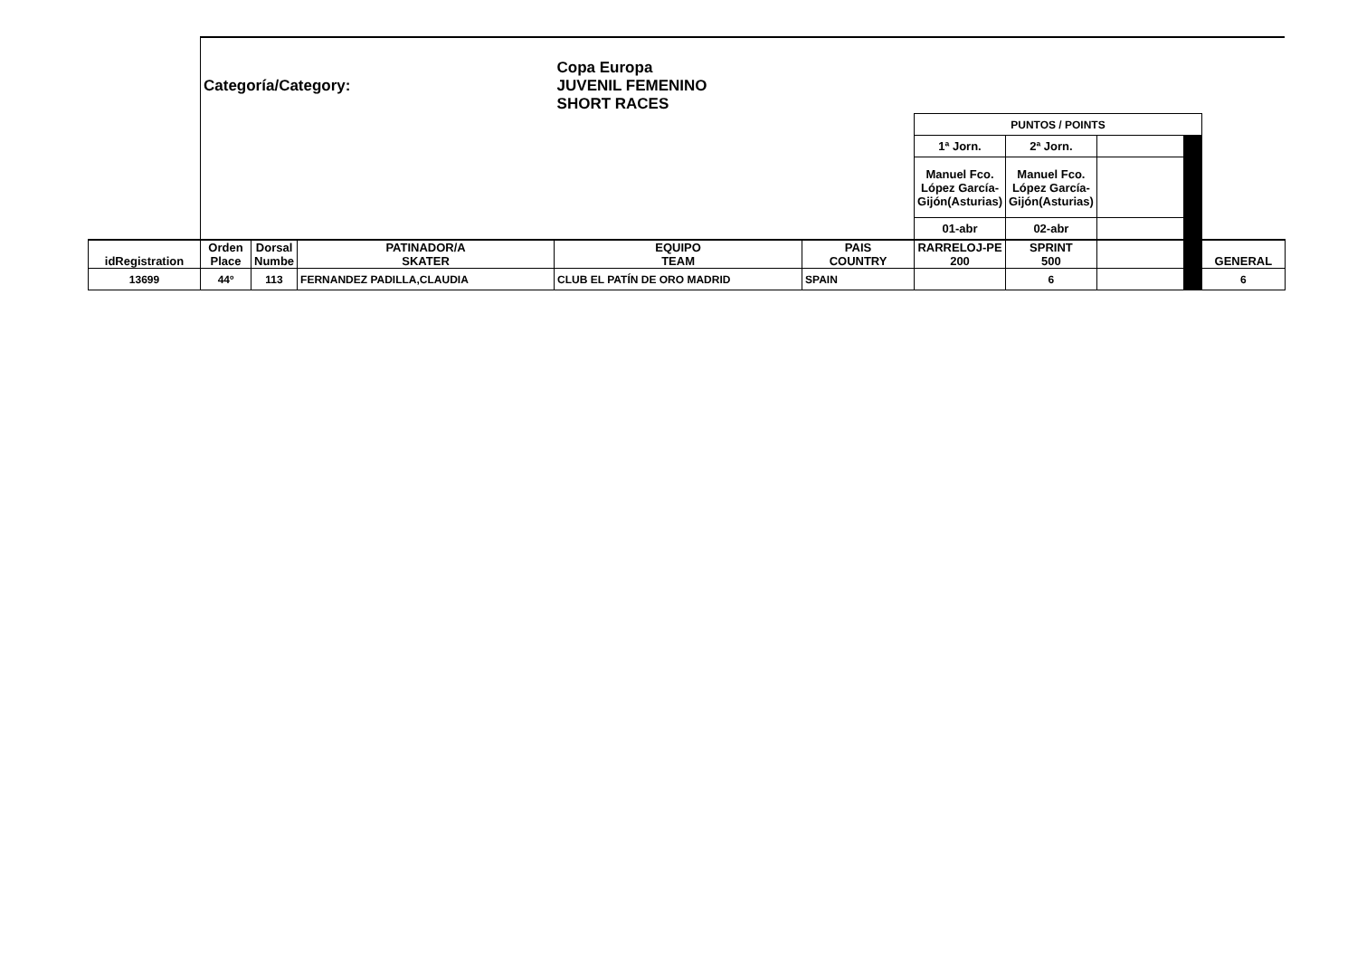| | Categoría/Category: | | | Copa Europa JUVENIL FEMENINO SHORT RACES | | | | | | |
| | | | | | | PUNTOS / POINTS | | | | |
| | | | | | | 1ª Jorn. | 2ª Jorn. | | | |
| | | | | | | Manuel Fco. López García-Gijón(Asturias) | Manuel Fco. López García-Gijón(Asturias) | | | |
| | | | | | | 01-abr | 02-abr | | | |
| idRegistration | Orden Place | Dorsal Numbe | PATINADOR/A SKATER | EQUIPO TEAM | PAIS COUNTRY | RARRELOJ-PE 200 | SPRINT 500 | | | GENERAL |
| 13699 | 44º | 113 | FERNANDEZ PADILLA,CLAUDIA | CLUB EL PATÍN DE ORO MADRID | SPAIN | | 6 | | | 6 |